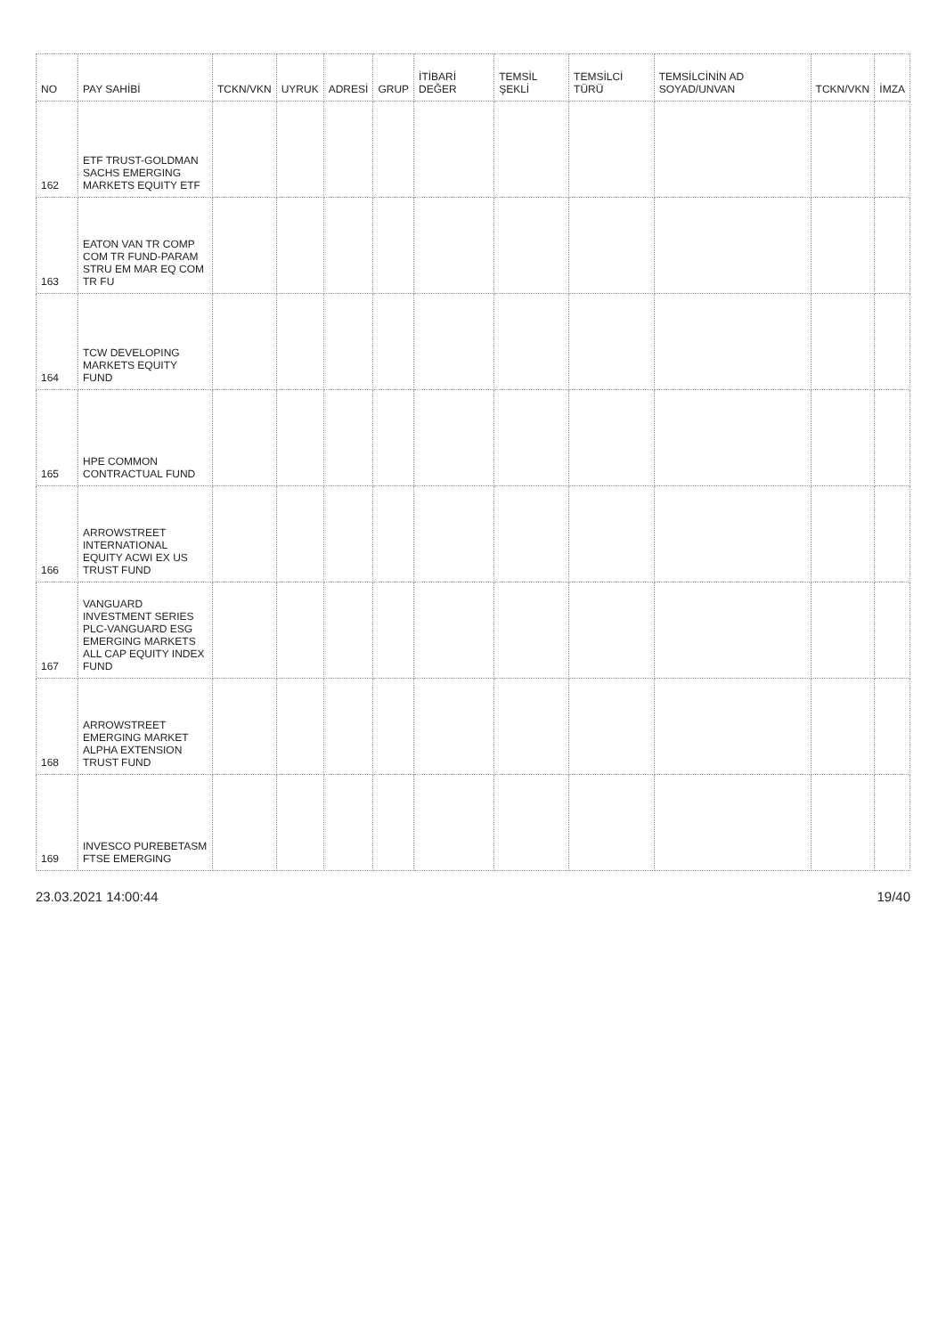| NO | PAY SAHİBİ | TCKN/VKN | UYRUK | ADRESİ | GRUP | İTİBARİ DEĞER | TEMSİL ŞEKLİ | TEMSİLCİ TÜRÜ | TEMSİLCİNİN AD SOYAD/UNVAN | TCKN/VKN | İMZA |
| --- | --- | --- | --- | --- | --- | --- | --- | --- | --- | --- | --- |
| 162 | ETF TRUST-GOLDMAN SACHS EMERGING MARKETS EQUITY ETF | | | | | | | | | | |
| 163 | EATON VAN TR COMP COM TR FUND-PARAM STRU EM MAR EQ COM TR FU | | | | | | | | | | |
| 164 | TCW DEVELOPING MARKETS EQUITY FUND | | | | | | | | | | |
| 165 | HPE COMMON CONTRACTUAL FUND | | | | | | | | | | |
| 166 | ARROWSTREET INTERNATIONAL EQUITY ACWI EX US TRUST FUND | | | | | | | | | | |
| 167 | VANGUARD INVESTMENT SERIES PLC-VANGUARD ESG EMERGING MARKETS ALL CAP EQUITY INDEX FUND | | | | | | | | | | |
| 168 | ARROWSTREET EMERGING MARKET ALPHA EXTENSION TRUST FUND | | | | | | | | | | |
| 169 | INVESCO PUREBETASM FTSE EMERGING | | | | | | | | | | |
23.03.2021 14:00:44 19/40